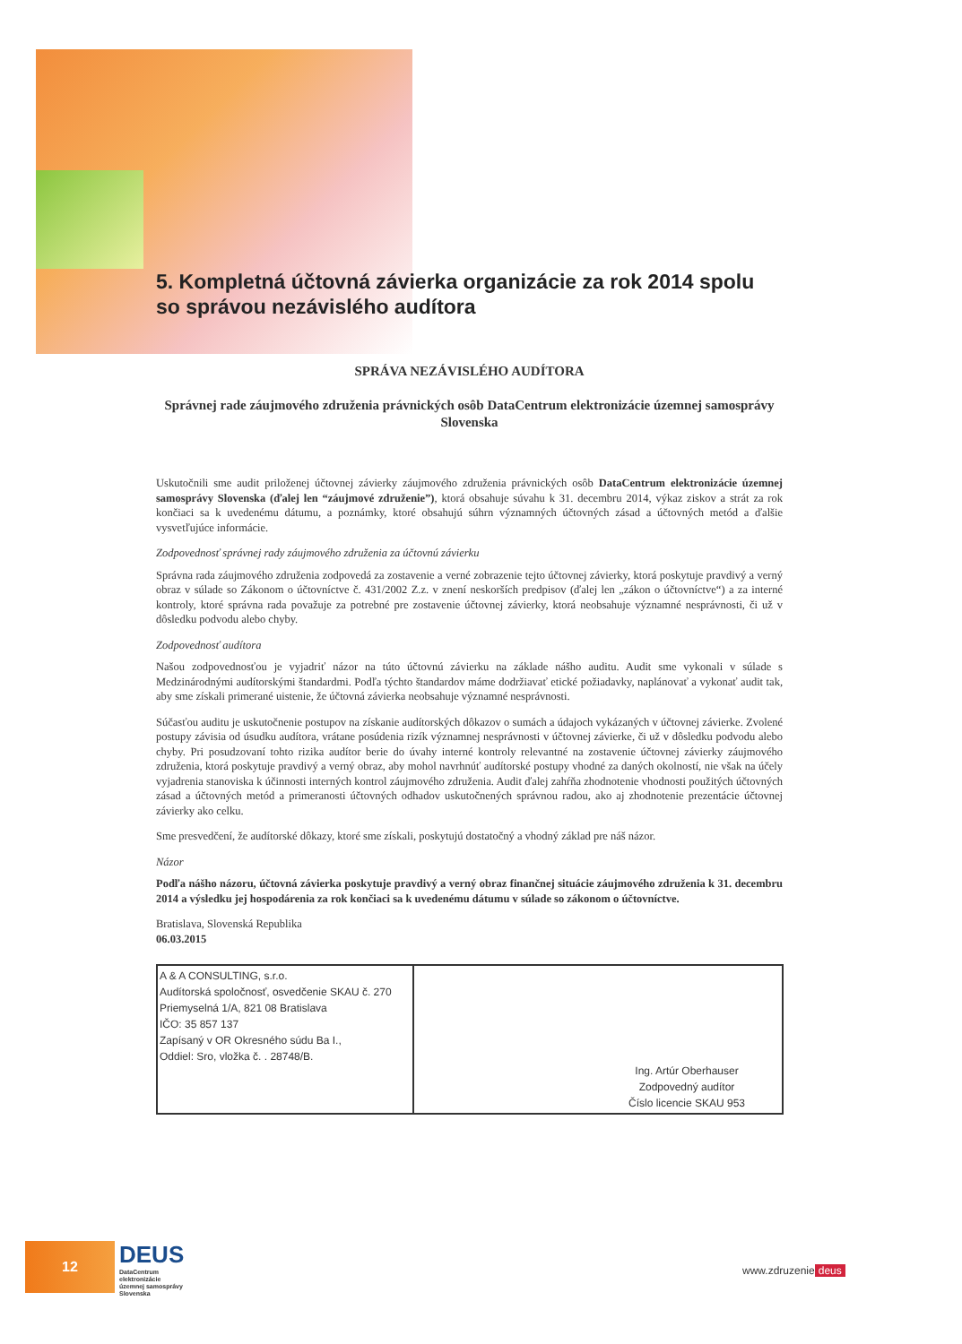5. Kompletná účtovná závierka organizácie za rok 2014 spolu so správou nezávislého audítora
SPRÁVA NEZÁVISLÉHO AUDÍTORA
Správnej rade záujmového združenia právnických osôb DataCentrum elektronizácie územnej samosprávy Slovenska
Uskutočnili sme audit priloženej účtovnej závierky záujmového združenia právnických osôb DataCentrum elektronizácie územnej samosprávy Slovenska (ďalej len “záujmové združenie”), ktorá obsahuje súvahu k 31. decembru 2014, výkaz ziskov a strát za rok končiaci sa k uvedenému dátumu, a poznámky, ktoré obsahujú súhrn významných účtovných zásad a účtovných metód a ďalšie vysvetľujúce informácie.
Zodpovednosť správnej rady záujmového združenia za účtovnú závierku
Správna rada záujmového združenia zodpovedá za zostavenie a verné zobrazenie tejto účtovnej závierky, ktorá poskytuje pravdivý a verný obraz v súlade so Zákonom o účtovníctve č. 431/2002 Z.z. v znení neskorších predpisov (ďalej len „zákon o účtovníctve“) a za interné kontroly, ktoré správna rada považuje za potrebné pre zostavenie účtovnej závierky, ktorá neobsahuje významné nesprávnosti, či už v dôsledku podvodu alebo chyby.
Zodpovednosť audítora
Našou zodpovednosťou je vyjadriť názor na túto účtovnú závierku na základe nášho auditu. Audit sme vykonali v súlade s Medzinárodnými audítorskými štandardmi. Podľa týchto štandardov máme dodržiavať etické požiadavky, naplánovať a vykonať audit tak, aby sme získali primerané uistenie, že účtovná závierka neobsahuje významné nesprávnosti.
Súčasťou auditu je uskutočnenie postupov na získanie audítorských dôkazov o sumách a údajoch vykázaných v účtovnej závierke. Zvolené postupy závisia od úsudku audítora, vrátane posúdenia rizík významnej nesprávnosti v účtovnej závierke, či už v dôsledku podvodu alebo chyby. Pri posudzovaní tohto rizika audítor berie do úvahy interné kontroly relevantné na zostavenie účtovnej závierky záujmového združenia, ktorá poskytuje pravdivý a verný obraz, aby mohol navrhnúť audítorské postupy vhodné za daných okolností, nie však na účely vyjadrenia stanoviska k účinnosti interných kontrol záujmového združenia. Audit ďalej zahŕňa zhodnotenie vhodnosti použitých účtovných zásad a účtovných metód a primeranosti účtovných odhadov uskutočnených správnou radou, ako aj zhodnotenie prezentácie účtovnej závierky ako celku.
Sme presvedčení, že audítorské dôkazy, ktoré sme získali, poskytujú dostatočný a vhodný základ pre náš názor.
Názor
Podľa nášho názoru, účtovná závierka poskytuje pravdivý a verný obraz finančnej situácie záujmového združenia k 31. decembru 2014 a výsledku jej hospodárenia za rok končiaci sa k uvedenému dátumu v súlade so zákonom o účtovníctve.
Bratislava, Slovenská Republika
06.03.2015
| A & A CONSULTING, s.r.o. Audítorská spoločnosť, osvedčenie SKAU č. 270 Priemyselná 1/A, 821 08 Bratislava IČO: 35 857 137 Zapísaný v OR Okresného súdu Ba I., Oddiel: Sro, vložka č. . 28748/B. | Ing. Artúr Oberhauser Zodpovedný audítor Číslo licencie SKAU 953 |
12
DEUS
DataCentrum
elektronizácie
územnej samosprávy
Slovenska
www.zdruzenie deus